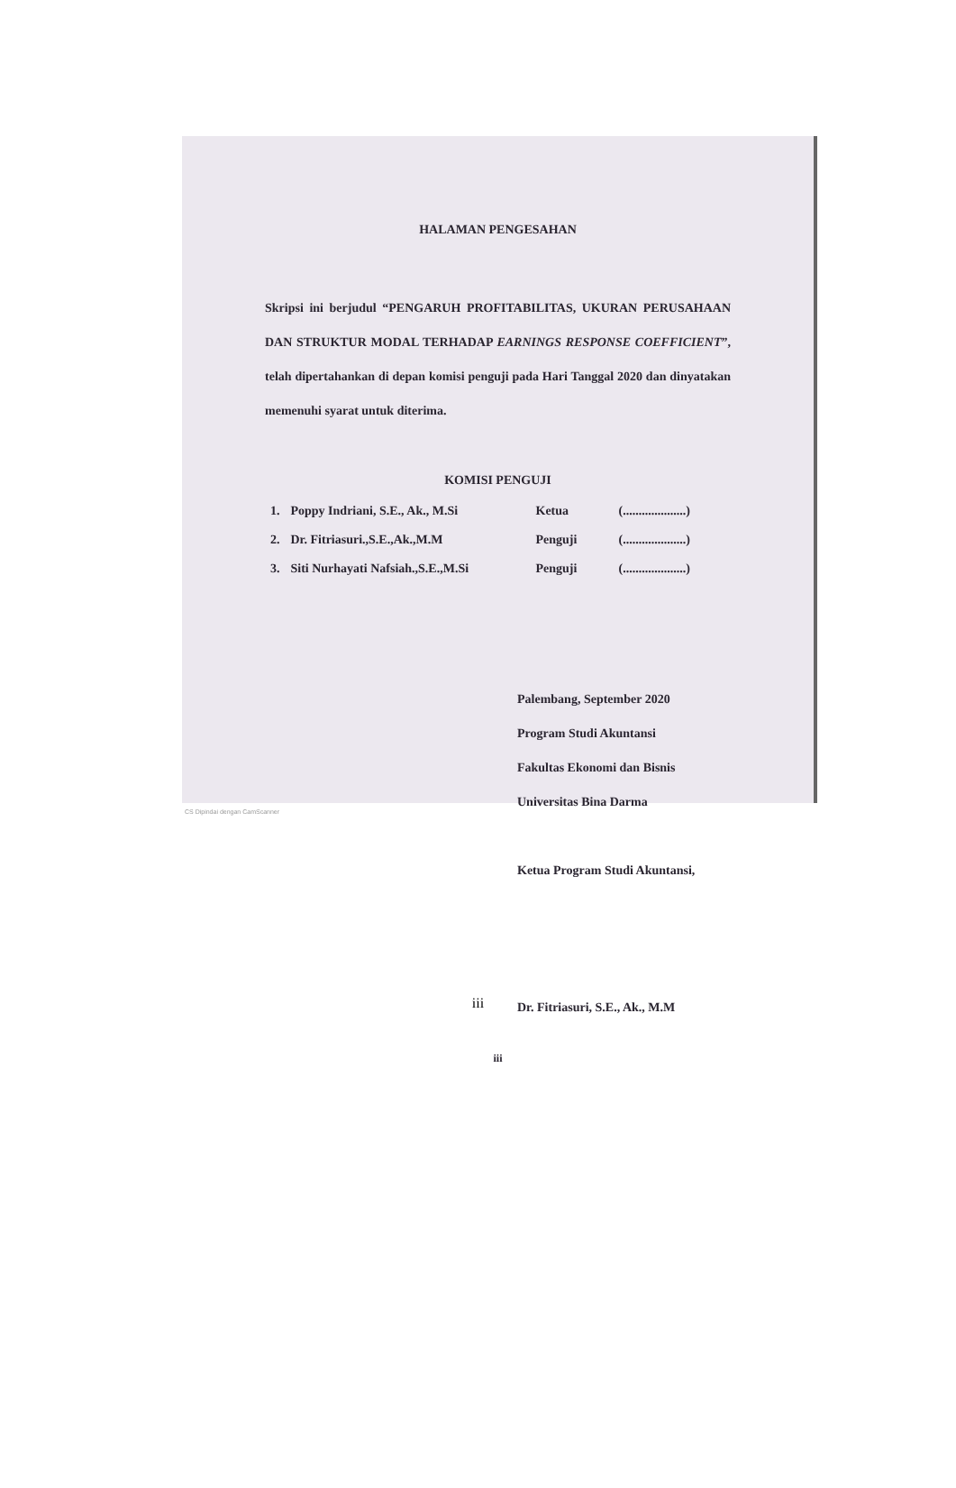HALAMAN PENGESAHAN
Skripsi ini berjudul “PENGARUH PROFITABILITAS, UKURAN PERUSAHAAN DAN STRUKTUR MODAL TERHADAP EARNINGS RESPONSE COEFFICIENT”, telah dipertahankan di depan komisi penguji pada Hari Tanggal 2020 dan dinyatakan memenuhi syarat untuk diterima.
KOMISI PENGUJI
| 1. | Poppy Indriani, S.E., Ak., M.Si | Ketua | (....................) |
| 2. | Dr. Fitriasuri.,S.E.,Ak.,M.M | Penguji | (....................) |
| 3. | Siti Nurhayati Nafsiah.,S.E.,M.Si | Penguji | (....................) |
Palembang, September 2020
Program Studi Akuntansi
Fakultas Ekonomi dan Bisnis
Universitas Bina Darma
Ketua Program Studi Akuntansi,
Dr. Fitriasuri, S.E., Ak., M.M
iii
CS Dipindai dengan CamScanner
iii